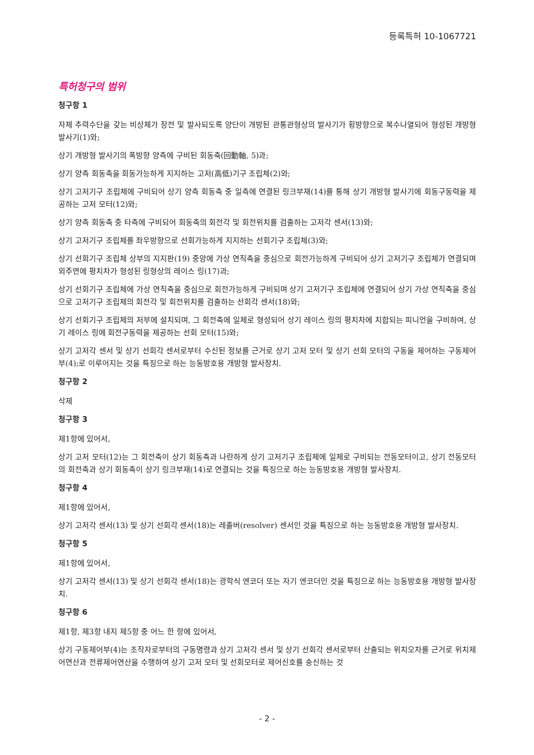등록특허 10-1067721
특허청구의 범위
청구항 1
자체 추력수단을 갖는 비상체가 장전 및 발사되도록 양단이 개방된 관통관형상의 발사기가 횡방향으로 복수나열되어 형성된 개방형 발사기(1)와;
상기 개방형 발사기의 폭방향 양측에 구비된 회동축(回動軸, 5)과;
상기 양측 회동축을 회동가능하게 지지하는 고저(高低)기구 조립체(2)와;
상기 고저기구 조립체에 구비되어 상기 양측 회동축 중 일측에 연결된 링크부재(14)를 통해 상기 개방형 발사기에 회동구동력을 제공하는 고저 모터(12)와;
상기 양측 회동축 중 타측에 구비되어 회동축의 회전각 및 회전위치를 검출하는 고저각 센서(13)와;
상기 고저기구 조립체를 좌우방향으로 선회가능하게 지지하는 선회기구 조립체(3)와;
상기 선회기구 조립체 상부의 지지판(19) 중앙에 가상 연직축을 중심으로 회전가능하게 구비되어 상기 고저기구 조립체가 연결되며 외주면에 평치차가 형성된 링형상의 레이스 링(17)과;
상기 선회기구 조립체에 가상 연직축을 중심으로 회전가능하게 구비되며 상기 고저기구 조립체에 연결되어 상기 가상 연직축을 중심으로 고저기구 조립체의 회전각 및 회전위치를 검출하는 선회각 센서(18)와;
상기 선회기구 조립체의 저부에 설치되며, 그 회전축에 일체로 형성되어 상기 레이스 링의 평치차에 치합되는 피니언을 구비하여, 상기 레이스 링에 회전구동력을 제공하는 선회 모터(15)와;
상기 고저각 센서 및 상기 선회각 센서로부터 수신된 정보를 근거로 상기 고저 모터 및 상기 선회 모터의 구동을 제어하는 구동제어부(4);로 이루어지는 것을 특징으로 하는 능동방호용 개방형 발사장치.
청구항 2
삭제
청구항 3
제1항에 있어서,
상기 고저 모터(12)는 그 회전축이 상기 회동축과 나란하게 상기 고저기구 조립체에 일체로 구비되는 전동모터이고, 상기 전동모터의 회전축과 상기 회동축이 상기 링크부재(14)로 연결되는 것을 특징으로 하는 능동방호용 개방형 발사장치.
청구항 4
제1항에 있어서,
상기 고저각 센서(13) 및 상기 선회각 센서(18)는 레졸버(resolver) 센서인 것을 특징으로 하는 능동방호용 개방형 발사장치.
청구항 5
제1항에 있어서,
상기 고저각 센서(13) 및 상기 선회각 센서(18)는 광학식 엔코더 또는 자기 엔코더인 것을 특징으로 하는 능동방호용 개방형 발사장치.
청구항 6
제1항, 제3항 내지 제5항 중 어느 한 항에 있어서,
상기 구동제어부(4)는 조작자로부터의 구동명령과 상기 고저각 센서 및 상기 선회각 센서로부터 산출되는 위치오차를 근거로 위치제어연산과 전류제어연산을 수행하여 상기 고저 모터 및 선회모터로 제어신호를 송신하는 것
- 2 -